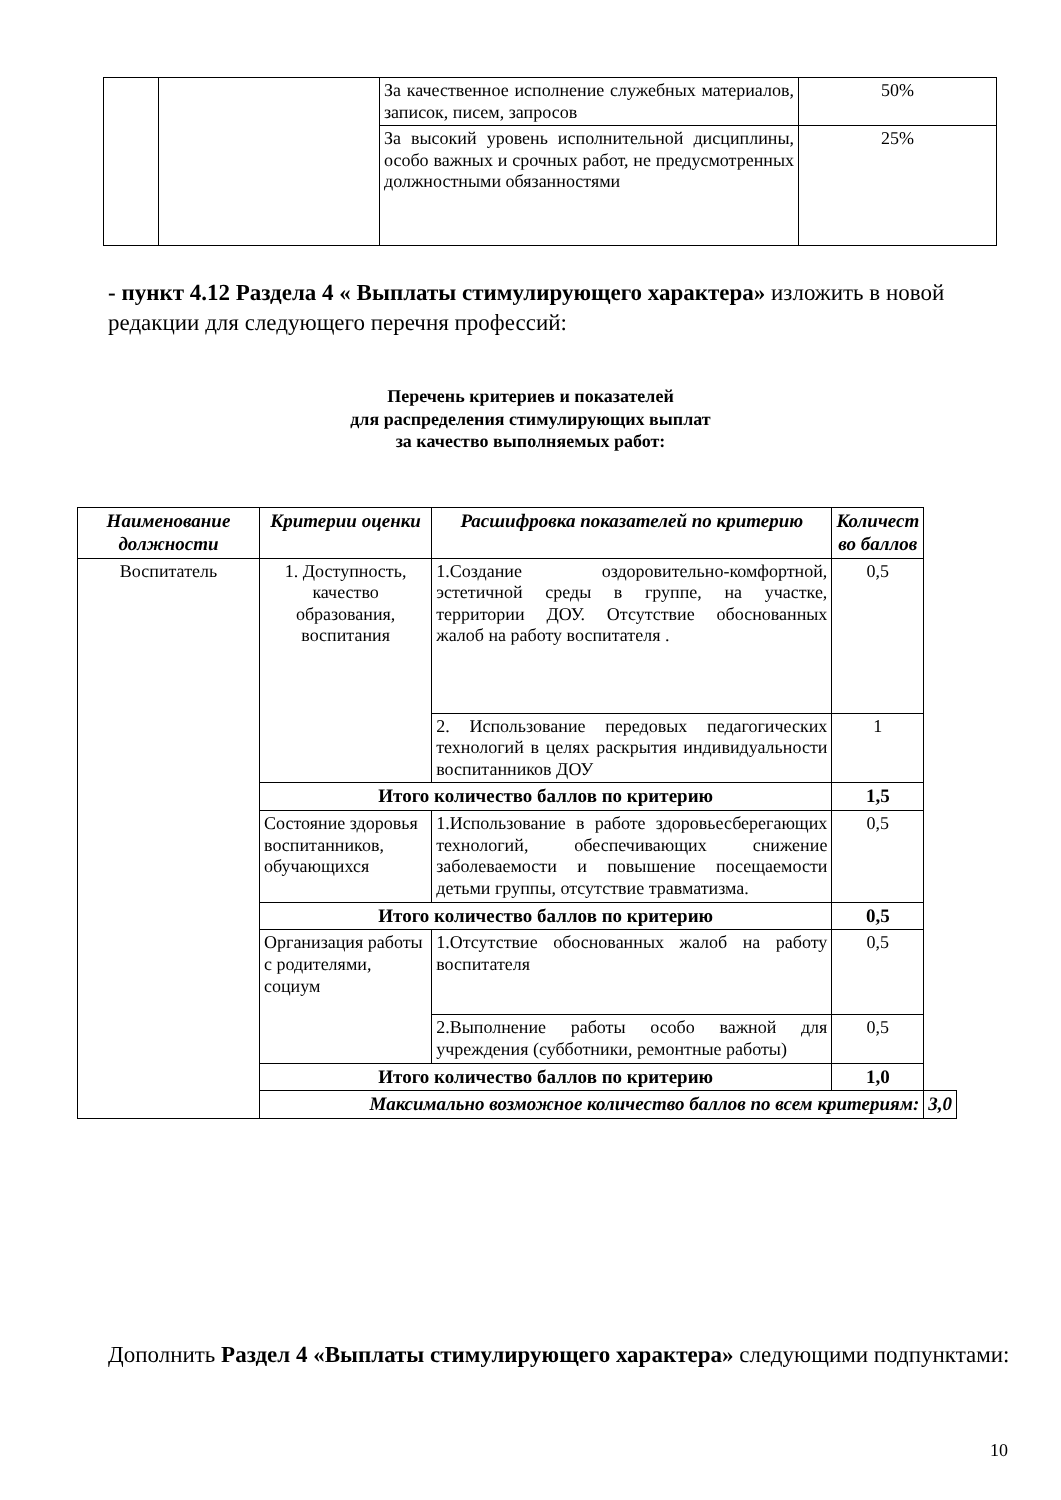| | | За качественное исполнение служебных материалов, записок, писем, запросов | 50% |
| | | За высокий уровень исполнительной дисциплины, особо важных и срочных работ, не предусмотренных должностными обязанностями | 25% |
- пункт 4.12 Раздела 4 « Выплаты стимулирующего характера» изложить в новой редакции для следующего перечня профессий:
Перечень критериев и показателей
для распределения стимулирующих выплат
за качество выполняемых работ:
| Наименование должности | Критерии оценки | Расшифровка показателей по критерию | Количест во баллов | |
| --- | --- | --- | --- | --- |
| Воспитатель | 1. Доступность, качество образования, воспитания | 1.Создание оздоровительно-комфортной, эстетичной среды в группе, на участке, территории ДОУ. Отсутствие обоснованных жалоб на работу воспитателя . | 0,5 | |
| | | 2. Использование передовых педагогических технологий в целях раскрытия индивидуальности воспитанников ДОУ | 1 | |
| | Итого количество баллов по критерию | | 1,5 | |
| | Состояние здоровья воспитанников, обучающихся | 1.Использование в работе здоровьесберегающих технологий, обеспечивающих снижение заболеваемости и повышение посещаемости детьми группы, отсутствие травматизма. | 0,5 | |
| | Итого количество баллов по критерию | | 0,5 | |
| | Организация работы с родителями, социум | 1.Отсутствие обоснованных жалоб на работу воспитателя | 0,5 | |
| | | 2.Выполнение работы особо важной для учреждения (субботники, ремонтные работы) | 0,5 | |
| | Итого количество баллов по критерию | | 1,0 | |
| | Максимально возможное количество баллов по всем критериям: | | | 3,0 |
Дополнить Раздел 4 «Выплаты стимулирующего характера» следующими подпунктами:
10